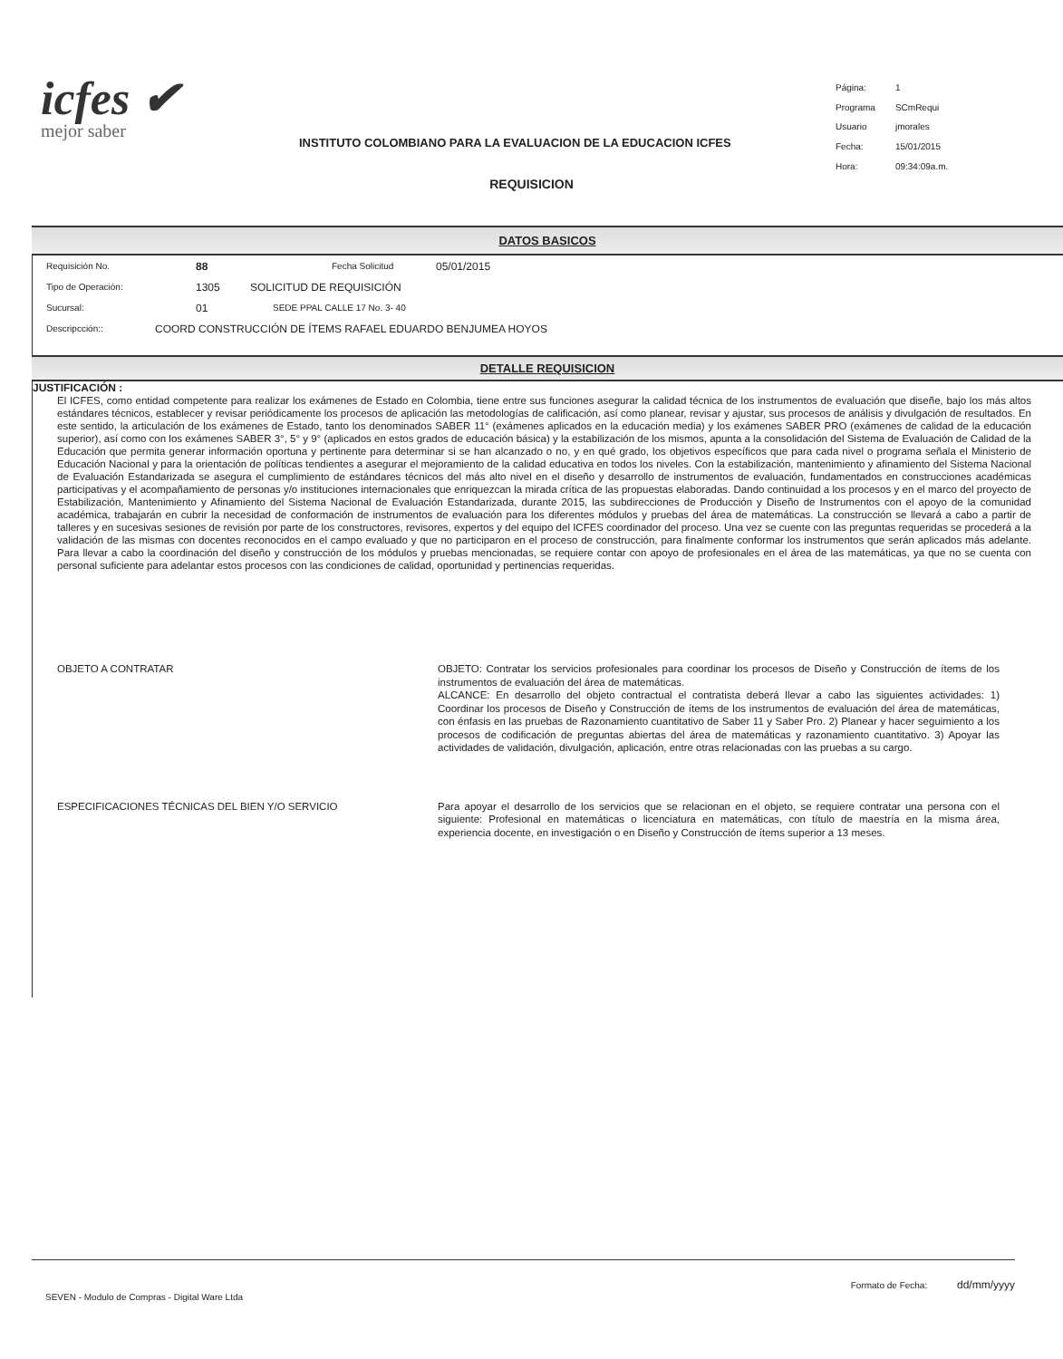icfes ✔
mejor saber
INSTITUTO COLOMBIANO PARA LA EVALUACION DE LA EDUCACION ICFES
| Página: | 1 |
| Programa | SCmRequi |
| Usuario | jmorales |
| Fecha: | 15/01/2015 |
| Hora: | 09:34:09a.m. |
REQUISICION
DATOS BASICOS
Requisición No. 88 Fecha Solicitud 05/01/2015
Tipo de Operación: 1305 SOLICITUD DE REQUISICIÓN
Sucursal: 01 SEDE PPAL CALLE 17 No. 3- 40
Descripcción:: COORD CONSTRUCCIÓN DE ÍTEMS RAFAEL EDUARDO BENJUMEA HOYOS
DETALLE REQUISICION
JUSTIFICACIÓN :
El ICFES, como entidad competente para realizar los exámenes de Estado en Colombia, tiene entre sus funciones asegurar la calidad técnica de los instrumentos de evaluación que diseñe, bajo los más altos estándares técnicos, establecer y revisar periódicamente los procesos de aplicación las metodologías de calificación, así como planear, revisar y ajustar, sus procesos de análisis y divulgación de resultados. En este sentido, la articulación de los exámenes de Estado, tanto los denominados SABER 11° (exámenes aplicados en la educación media) y los exámenes SABER PRO (exámenes de calidad de la educación superior), así como con los exámenes SABER 3°, 5° y 9° (aplicados en estos grados de educación básica) y la estabilización de los mismos, apunta a la consolidación del Sistema de Evaluación de Calidad de la Educación que permita generar información oportuna y pertinente para determinar si se han alcanzado o no, y en qué grado, los objetivos específicos que para cada nivel o programa señala el Ministerio de Educación Nacional y para la orientación de políticas tendientes a asegurar el mejoramiento de la calidad educativa en todos los niveles. Con la estabilización, mantenimiento y afinamiento del Sistema Nacional de Evaluación Estandarizada se asegura el cumplimiento de estándares técnicos del más alto nivel en el diseño y desarrollo de instrumentos de evaluación, fundamentados en construcciones académicas participativas y el acompañamiento de personas y/o instituciones internacionales que enriquezcan la mirada crítica de las propuestas elaboradas. Dando continuidad a los procesos y en el marco del proyecto de Estabilización, Mantenimiento y Afinamiento del Sistema Nacional de Evaluación Estandarizada, durante 2015, las subdirecciones de Producción y Diseño de Instrumentos con el apoyo de la comunidad académica, trabajarán en cubrir la necesidad de conformación de instrumentos de evaluación para los diferentes módulos y pruebas del área de matemáticas. La construcción se llevará a cabo a partir de talleres y en sucesivas sesiones de revisión por parte de los constructores, revisores, expertos y del equipo del ICFES coordinador del proceso. Una vez se cuente con las preguntas requeridas se procederá a la validación de las mismas con docentes reconocidos en el campo evaluado y que no participaron en el proceso de construcción, para finalmente conformar los instrumentos que serán aplicados más adelante. Para llevar a cabo la coordinación del diseño y construcción de los módulos y pruebas mencionadas, se requiere contar con apoyo de profesionales en el área de las matemáticas, ya que no se cuenta con personal suficiente para adelantar estos procesos con las condiciones de calidad, oportunidad y pertinencias requeridas.
OBJETO A CONTRATAR OBJETO: Contratar los servicios profesionales para coordinar los procesos de Diseño y Construcción de ítems de los instrumentos de evaluación del área de matemáticas.
ALCANCE: En desarrollo del objeto contractual el contratista deberá llevar a cabo las siguientes actividades: 1) Coordinar los procesos de Diseño y Construcción de ítems de los instrumentos de evaluación del área de matemáticas, con énfasis en las pruebas de Razonamiento cuantitativo de Saber 11 y Saber Pro. 2) Planear y hacer seguimiento a los procesos de codificación de preguntas abiertas del área de matemáticas y razonamiento cuantitativo. 3) Apoyar las actividades de validación, divulgación, aplicación, entre otras relacionadas con las pruebas a su cargo.
ESPECIFICACIONES TÉCNICAS DEL BIEN Y/O SERVICIO Para apoyar el desarrollo de los servicios que se relacionan en el objeto, se requiere contratar una persona con el siguiente: Profesional en matemáticas o licenciatura en matemáticas, con título de maestría en la misma área, experiencia docente, en investigación o en Diseño y Construcción de ítems superior a 13 meses.
SEVEN - Modulo de Compras - Digital Ware Ltda Formato de Fecha: dd/mm/yyyy